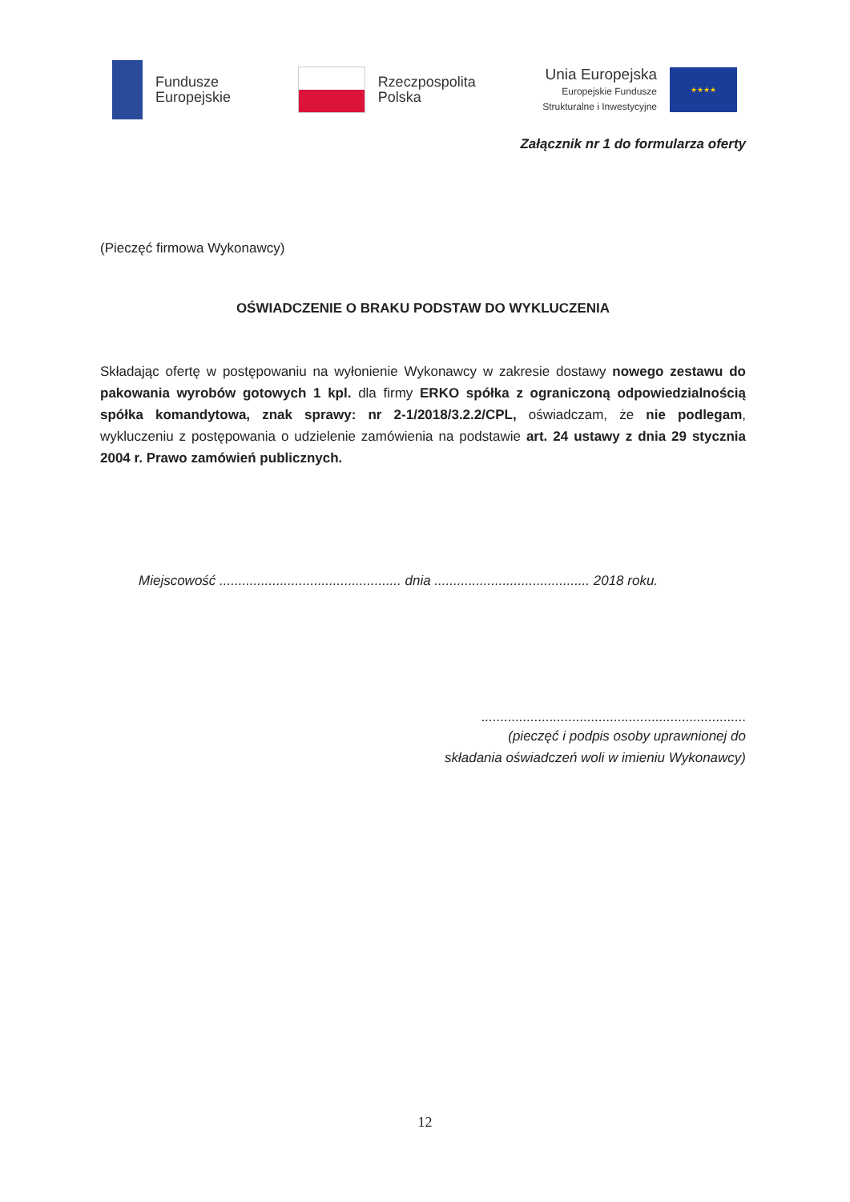Fundusze
Europejskie
Rzeczpospolita
Polska
Unia Europejska
Europejskie Fundusze
Strukturalne i Inwestycyjne
★★★★
Załącznik nr 1 do formularza oferty
(Pieczęć firmowa Wykonawcy)
OŚWIADCZENIE O BRAKU PODSTAW DO WYKLUCZENIA
Składając ofertę w postępowaniu na wyłonienie Wykonawcy w zakresie dostawy nowego zestawu do pakowania wyrobów gotowych 1 kpl. dla firmy ERKO spółka z ograniczoną odpowiedzialnością spółka komandytowa, znak sprawy: nr 2-1/2018/3.2.2/CPL, oświadczam, że nie podlegam, wykluczeniu z postępowania o udzielenie zamówienia na podstawie art. 24 ustawy z dnia 29 stycznia 2004 r. Prawo zamówień publicznych.
Miejscowość ................................................ dnia ......................................... 2018 roku.
......................................................................
(pieczęć i podpis osoby uprawnionej do
składania oświadczeń woli w imieniu Wykonawcy)
12